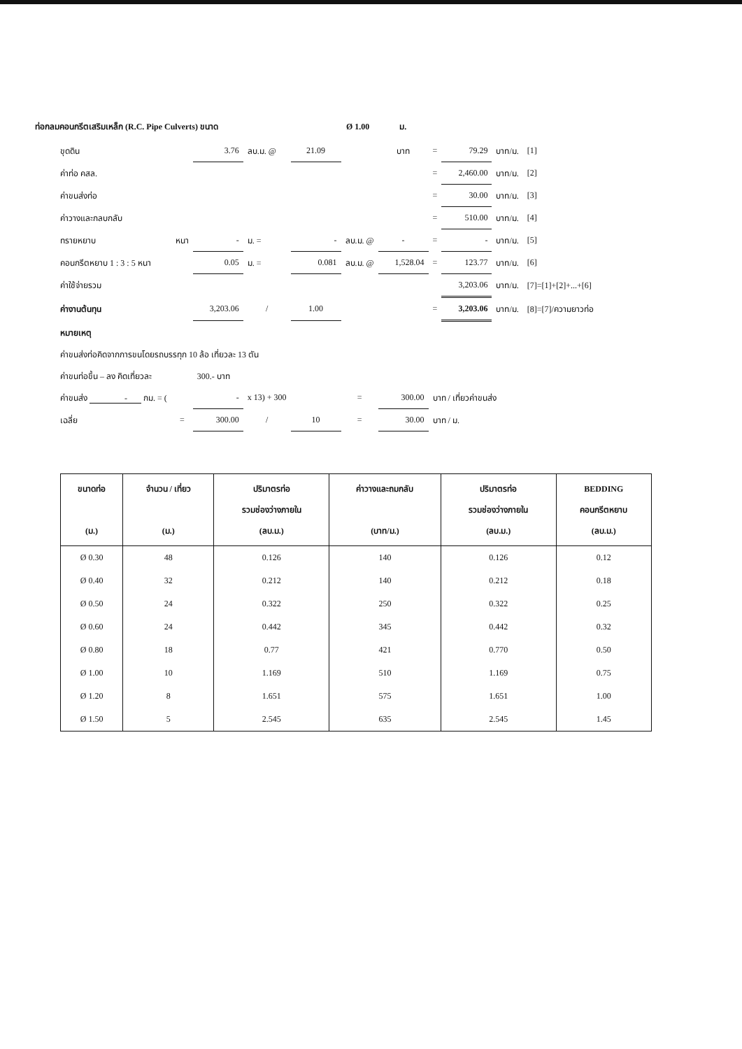ท่อกลมคอนกรีตเสริมเหล็ก (R.C. Pipe Culverts) ขนาด Ø 1.00 ม.
| ขุดดิน | | 3.76 | ลบ.ม. @ | 21.09 | | บาท | = | 79.29 | บาท/ม. | [1] |
| ค่าท่อ คสล. | | | | | | | = | 2,460.00 | บาท/ม. | [2] |
| ค่าขนส่งท่อ | | | | | | | = | 30.00 | บาท/ม. | [3] |
| ค่าวางและกลบกลับ | | | | | | | = | 510.00 | บาท/ม. | [4] |
| ทรายหยาบ | หนา | - | ม. = | - | ลบ.ม. @ | - | = | - | บาท/ม. | [5] |
| คอนกรีตหยาบ 1 : 3 : 5 หนา | | 0.05 | ม. = | 0.081 | ลบ.ม. @ | 1,528.04 | = | 123.77 | บาท/ม. | [6] |
| ค่าใช้จ่ายรวม | | | | | | | | 3,203.06 | บาท/ม. | [7]=[1]+[2]+...+[6] |
| ค่างานต้นทุน | | 3,203.06 | / | 1.00 | | | = | 3,203.06 | บาท/ม. | [8]=[7]/ความยาวท่อ |
| หมายเหตุ | | | | | | | | | | |
| ค่าขนส่งท่อคิดจากการขนโดยรถบรรทุก 10 ล้อ เที่ยวละ 13 ตัน | | | | | | | | | | |
| ค่าขนท่อขึ้น – ลง คิดเที่ยวละ | | 300.- บาท | | | | | | | | |
| ค่าขนส่ง - กม. = ( | | - | x 13) + 300 | | = | 300.00 | บาท / เที่ยวค่าขนส่ง | | | |
| เฉลี่ย | = | 300.00 | / | 10 | = | 30.00 | บาท / ม. | | | |
| ขนาดท่อ (ม.) | จำนวน / เที่ยว (ม.) | ปริมาตรท่อ รวมช่องว่างภายใน (ลบ.ม.) | ค่าวางและถมกลับ (บาท/ม.) | ปริมาตรท่อ รวมช่องว่างภายใน (ลบ.ม.) | BEDDING คอนกรีตหยาบ (ลบ.ม.) |
| --- | --- | --- | --- | --- | --- |
| Ø 0.30 | 48 | 0.126 | 140 | 0.126 | 0.12 |
| Ø 0.40 | 32 | 0.212 | 140 | 0.212 | 0.18 |
| Ø 0.50 | 24 | 0.322 | 250 | 0.322 | 0.25 |
| Ø 0.60 | 24 | 0.442 | 345 | 0.442 | 0.32 |
| Ø 0.80 | 18 | 0.77 | 421 | 0.770 | 0.50 |
| Ø 1.00 | 10 | 1.169 | 510 | 1.169 | 0.75 |
| Ø 1.20 | 8 | 1.651 | 575 | 1.651 | 1.00 |
| Ø 1.50 | 5 | 2.545 | 635 | 2.545 | 1.45 |